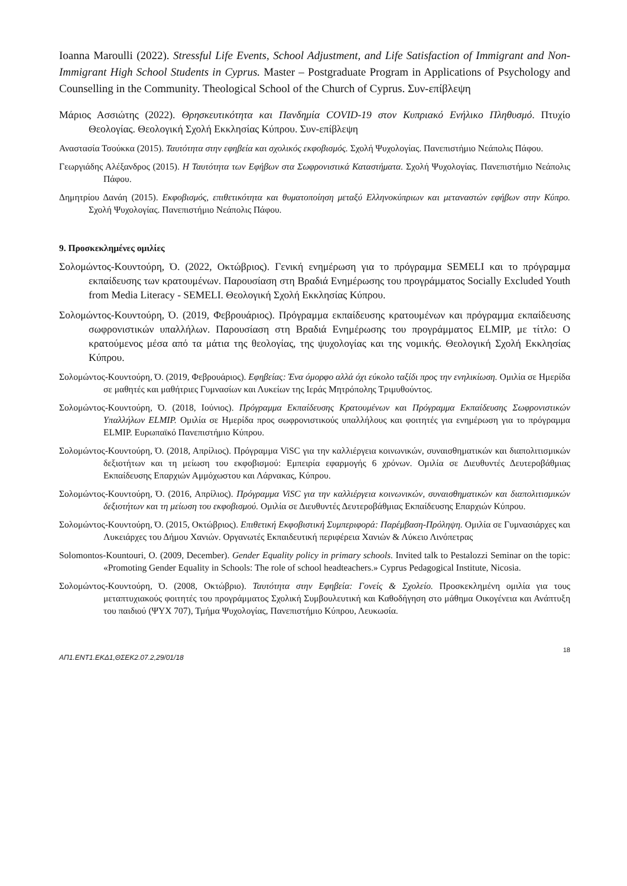Ioanna Maroulli (2022). Stressful Life Events, School Adjustment, and Life Satisfaction of Immigrant and Non-Immigrant High School Students in Cyprus. Master – Postgraduate Program in Applications of Psychology and Counselling in the Community. Theological School of the Church of Cyprus. Συν-επίβλεψη
Μάριος Ασσιώτης (2022). Θρησκευτικότητα και Πανδημία COVID-19 στον Κυπριακό Ενήλικο Πληθυσμό. Πτυχίο Θεολογίας. Θεολογική Σχολή Εκκλησίας Κύπρου. Συν-επίβλεψη
Αναστασία Τσούκκα (2015). Ταυτότητα στην εφηβεία και σχολικός εκφοβισμός. Σχολή Ψυχολογίας. Πανεπιστήμιο Νεάπολις Πάφου.
Γεωργιάδης Αλέξανδρος (2015). Η Ταυτότητα των Εφήβων στα Σωφρονιστικά Καταστήματα. Σχολή Ψυχολογίας. Πανεπιστήμιο Νεάπολις Πάφου.
Δημητρίου Δανάη (2015). Εκφοβισμός, επιθετικότητα και θυματοποίηση μεταξύ Ελληνοκύπριων και μεταναστών εφήβων στην Κύπρο. Σχολή Ψυχολογίας. Πανεπιστήμιο Νεάπολις Πάφου.
9. Προσκεκλημένες ομιλίες
Σολομώντος-Κουντούρη, Ό. (2022, Οκτώβριος). Γενική ενημέρωση για το πρόγραμμα SEMELI και το πρόγραμμα εκπαίδευσης των κρατουμένων. Παρουσίαση στη Βραδιά Ενημέρωσης του προγράμματος Socially Excluded Youth from Media Literacy - SEMELI. Θεολογική Σχολή Εκκλησίας Κύπρου.
Σολομώντος-Κουντούρη, Ό. (2019, Φεβρουάριος). Πρόγραμμα εκπαίδευσης κρατουμένων και πρόγραμμα εκπαίδευσης σωφρονιστικών υπαλλήλων. Παρουσίαση στη Βραδιά Ενημέρωσης του προγράμματος ELMIP, με τίτλο: Ο κρατούμενος μέσα από τα μάτια της θεολογίας, της ψυχολογίας και της νομικής. Θεολογική Σχολή Εκκλησίας Κύπρου.
Σολομώντος-Κουντούρη, Ό. (2019, Φεβρουάριος). Εφηβείας: Ένα όμορφο αλλά όχι εύκολο ταξίδι προς την ενηλικίωση. Ομιλία σε Ημερίδα σε μαθητές και μαθήτριες Γυμνασίων και Λυκείων της Ιεράς Μητρόπολης Τριμυθούντος.
Σολομώντος-Κουντούρη, Ό. (2018, Ιούνιος). Πρόγραμμα Εκπαίδευσης Κρατουμένων και Πρόγραμμα Εκπαίδευσης Σωφρονιστικών Υπαλλήλων ELMIP. Ομιλία σε Ημερίδα προς σωφρονιστικούς υπαλλήλους και φοιτητές για ενημέρωση για το πρόγραμμα ELMIP. Ευρωπαϊκό Πανεπιστήμιο Κύπρου.
Σολομώντος-Κουντούρη, Ό. (2018, Απρίλιος). Πρόγραμμα ViSC για την καλλιέργεια κοινωνικών, συναισθηματικών και διαπολιτισμικών δεξιοτήτων και τη μείωση του εκφοβισμού: Εμπειρία εφαρμογής 6 χρόνων. Ομιλία σε Διευθυντές Δευτεροβάθμιας Εκπαίδευσης Επαρχιών Αμμόχωστου και Λάρνακας, Κύπρου.
Σολομώντος-Κουντούρη, Ό. (2016, Απρίλιος). Πρόγραμμα ViSC για την καλλιέργεια κοινωνικών, συναισθηματικών και διαπολιτισμικών δεξιοτήτων και τη μείωση του εκφοβισμού. Ομιλία σε Διευθυντές Δευτεροβάθμιας Εκπαίδευσης Επαρχιών Κύπρου.
Σολομώντος-Κουντούρη, Ό. (2015, Οκτώβριος). Επιθετική Εκφοβιστική Συμπεριφορά: Παρέμβαση-Πρόληψη. Ομιλία σε Γυμνασιάρχες και Λυκειάρχες του Δήμου Χανιών. Οργανωτές Εκπαιδευτική περιφέρεια Χανιών & Λύκειο Λινόπετρας
Solomontos-Kountouri, O. (2009, December). Gender Equality policy in primary schools. Invited talk to Pestalozzi Seminar on the topic: «Promoting Gender Equality in Schools: The role of school headteachers.» Cyprus Pedagogical Institute, Nicosia.
Σολομώντος-Κουντούρη, Ό. (2008, Οκτώβριο). Ταυτότητα στην Εφηβεία: Γονείς & Σχολείο. Προσκεκλημένη ομιλία για τους μεταπτυχιακούς φοιτητές του προγράμματος Σχολική Συμβουλευτική και Καθοδήγηση στο μάθημα Οικογένεια και Ανάπτυξη του παιδιού (ΨΥΧ 707), Τμήμα Ψυχολογίας, Πανεπιστήμιο Κύπρου, Λευκωσία.
18
ΑΠ1.ΕΝΤ1.ΕΚΔ1,ΘΣΕΚ2.07.2,29/01/18